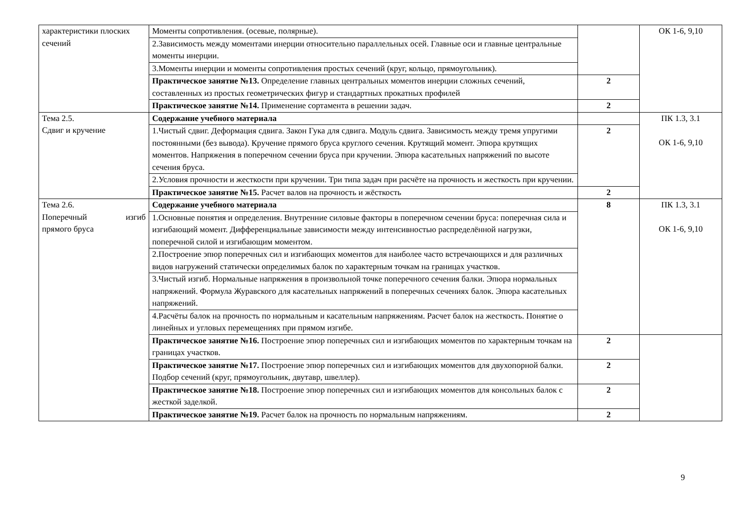| характеристики плоских сечений | Моменты сопротивления. (осевые, полярные). | | ОК 1-6, 9,10 |
| | 2.Зависимость между моментами инерции относительно параллельных осей. Главные оси и главные центральные моменты инерции. | | |
| | 3.Моменты инерции и моменты сопротивления простых сечений (круг, кольцо, прямоугольник). | | |
| | Практическое занятие №13. Определение главных центральных моментов инерции сложных сечений, составленных из простых геометрических фигур и стандартных прокатных профилей | 2 | |
| | Практическое занятие №14. Применение сортамента в решении задач. | 2 | |
| Тема 2.5. Сдвиг и кручение | Содержание учебного материала | | ПК 1.3, 3.1 ОК 1-6, 9,10 |
| | 1.Чистый сдвиг. Деформация сдвига. Закон Гука для сдвига. Модуль сдвига. Зависимость между тремя упругими постоянными (без вывода). Кручение прямого бруса круглого сечения. Крутящий момент. Эпюра крутящих моментов. Напряжения в поперечном сечении бруса при кручении. Эпюра касательных напряжений по высоте сечения бруса. | 2 | |
| | 2.Условия прочности и жесткости при кручении. Три типа задач при расчёте на прочность и жесткость при кручении. | | |
| | Практическое занятие №15. Расчет валов на прочность и жёсткость | 2 | |
| Тема 2.6. Поперечный изгиб прямого бруса | Содержание учебного материала | 8 | ПК 1.3, 3.1 ОК 1-6, 9,10 |
| | 1.Основные понятия и определения. Внутренние силовые факторы в поперечном сечении бруса: поперечная сила и изгибающий момент. Дифференциальные зависимости между интенсивностью распределённой нагрузки, поперечной силой и изгибающим моментом. | | |
| | 2.Построение эпюр поперечных сил и изгибающих моментов для наиболее часто встречающихся и для различных видов нагружений статически определимых балок по характерным точкам на границах участков. | | |
| | 3.Чистый изгиб. Нормальные напряжения в произвольной точке поперечного сечения балки. Эпюра нормальных напряжений. Формула Журавского для касательных напряжений в поперечных сечениях балок. Эпюра касательных напряжений. | | |
| | 4.Расчёты балок на прочность по нормальным и касательным напряжениям. Расчет балок на жесткость. Понятие о линейных и угловых перемещениях при прямом изгибе. | | |
| | Практическое занятие №16. Построение эпюр поперечных сил и изгибающих моментов по характерным точкам на границах участков. | 2 | |
| | Практическое занятие №17. Построение эпюр поперечных сил и изгибающих моментов для двухопорной балки. Подбор сечений (круг, прямоугольник, двутавр, швеллер). | 2 | |
| | Практическое занятие №18. Построение эпюр поперечных сил и изгибающих моментов для консольных балок с жесткой заделкой. | 2 | |
| | Практическое занятие №19. Расчет балок на прочность по нормальным напряжениям. | 2 | |
9